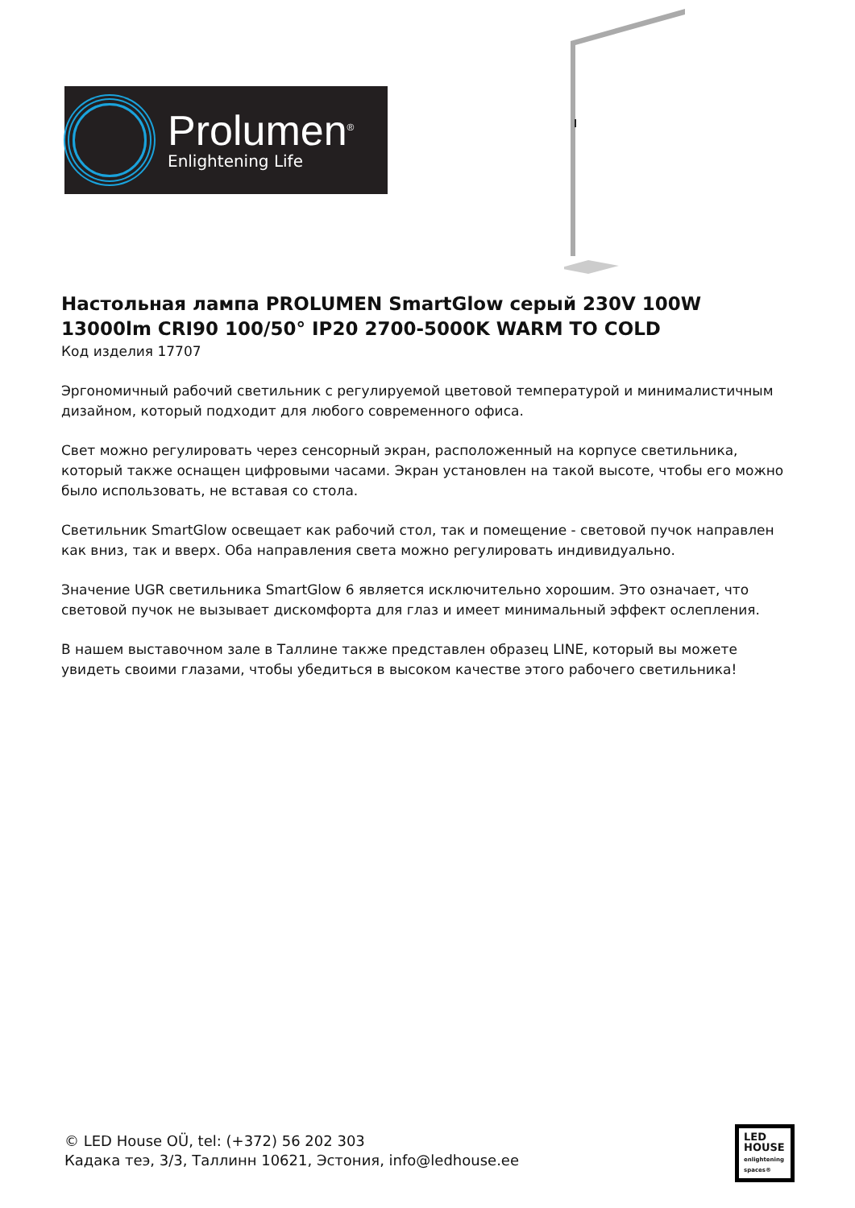Prolumen<sup>®</sup>
Enlightening Life
Настольная лампа PROLUMEN SmartGlow серый 230V 100W 13000lm CRI90 100/50° IP20 2700-5000K WARM TO COLD
Код изделия 17707
Эргономичный рабочий светильник с регулируемой цветовой температурой и минималистичным дизайном, который подходит для любого современного офиса.
Свет можно регулировать через сенсорный экран, расположенный на корпусе светильника, который также оснащен цифровыми часами. Экран установлен на такой высоте, чтобы его можно было использовать, не вставая со стола.
Светильник SmartGlow освещает как рабочий стол, так и помещение - световой пучок направлен как вниз, так и вверх. Оба направления света можно регулировать индивидуально.
Значение UGR светильника SmartGlow 6 является исключительно хорошим. Это означает, что световой пучок не вызывает дискомфорта для глаз и имеет минимальный эффект ослепления.
В нашем выставочном зале в Таллине также представлен образец LINE, который вы можете увидеть своими глазами, чтобы убедиться в высоком качестве этого рабочего светильника!
© LED House OÜ, tel: (+372) 56 202 303
Кадака теэ, 3/3, Таллинн 10621, Эстония, info@ledhouse.ee
LED
HOUSE
enlightening spaces®